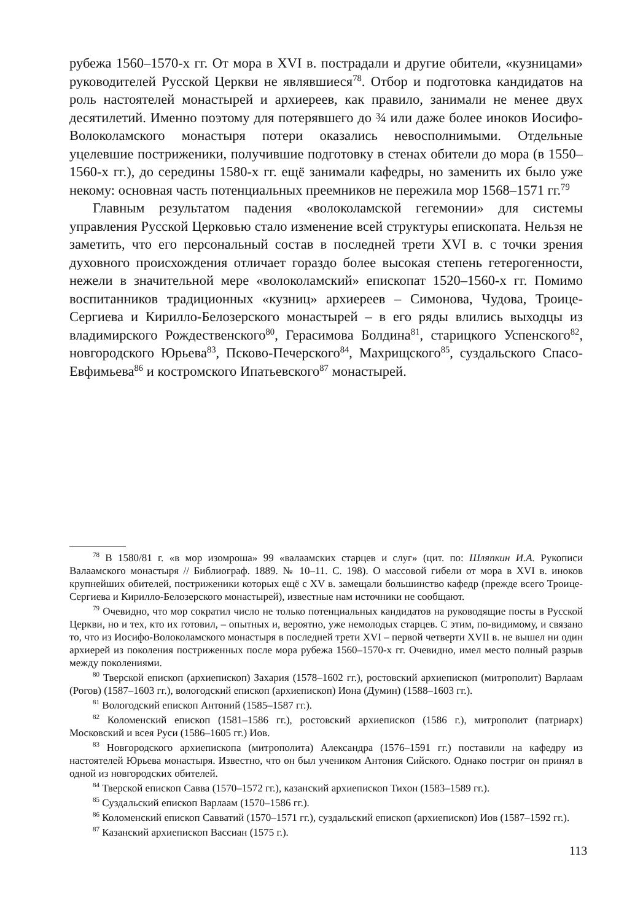рубежа 1560–1570-х гг. От мора в XVI в. пострадали и другие обители, «кузницами» руководителей Русской Церкви не являвшиеся<sup>78</sup>. Отбор и подготовка кандидатов на роль настоятелей монастырей и архиереев, как правило, занимали не менее двух десятилетий. Именно поэтому для потерявшего до ¾ или даже более иноков Иосифо-Волоколамского монастыря потери оказались невосполнимыми. Отдельные уцелевшие постриженики, получившие подготовку в стенах обители до мора (в 1550–1560-х гг.), до середины 1580-х гг. ещё занимали кафедры, но заменить их было уже некому: основная часть потенциальных преемников не пережила мор 1568–1571 гг.<sup>79</sup>
Главным результатом падения «волоколамской гегемонии» для системы управления Русской Церковью стало изменение всей структуры епископата. Нельзя не заметить, что его персональный состав в последней трети XVI в. с точки зрения духовного происхождения отличает гораздо более высокая степень гетерогенности, нежели в значительной мере «волоколамский» епископат 1520–1560-х гг. Помимо воспитанников традиционных «кузниц» архиереев – Симонова, Чудова, Троице-Сергиева и Кирилло-Белозерского монастырей – в его ряды влились выходцы из владимирского Рождественского<sup>80</sup>, Герасимова Болдина<sup>81</sup>, старицкого Успенского<sup>82</sup>, новгородского Юрьева<sup>83</sup>, Псково-Печерского<sup>84</sup>, Махрищского<sup>85</sup>, суздальского Спасо-Евфимьева<sup>86</sup> и костромского Ипатьевского<sup>87</sup> монастырей.
<sup>78</sup> В 1580/81 г. «в мор изомроша» 99 «валаамских старцев и слуг» (цит. по: Шляпкин И.А. Рукописи Валаамского монастыря // Библиограф. 1889. № 10–11. С. 198). О массовой гибели от мора в XVI в. иноков крупнейших обителей, постриженики которых ещё с XV в. замещали большинство кафедр (прежде всего Троице-Сергиева и Кирилло-Белозерского монастырей), известные нам источники не сообщают.
<sup>79</sup> Очевидно, что мор сократил число не только потенциальных кандидатов на руководящие посты в Русской Церкви, но и тех, кто их готовил, – опытных и, вероятно, уже немолодых старцев. С этим, по-видимому, и связано то, что из Иосифо-Волоколамского монастыря в последней трети XVI – первой четверти XVII в. не вышел ни один архиерей из поколения постриженных после мора рубежа 1560–1570-х гг. Очевидно, имел место полный разрыв между поколениями.
<sup>80</sup> Тверской епископ (архиепископ) Захария (1578–1602 гг.), ростовский архиепископ (митрополит) Варлаам (Рогов) (1587–1603 гг.), вологодский епископ (архиепископ) Иона (Думин) (1588–1603 гг.).
<sup>81</sup> Вологодский епископ Антоний (1585–1587 гг.).
<sup>82</sup> Коломенский епископ (1581–1586 гг.), ростовский архиепископ (1586 г.), митрополит (патриарх) Московский и всея Руси (1586–1605 гг.) Иов.
<sup>83</sup> Новгородского архиепископа (митрополита) Александра (1576–1591 гг.) поставили на кафедру из настоятелей Юрьева монастыря. Известно, что он был учеником Антония Сийского. Однако постриг он принял в одной из новгородских обителей.
<sup>84</sup> Тверской епископ Савва (1570–1572 гг.), казанский архиепископ Тихон (1583–1589 гг.).
<sup>85</sup> Суздальский епископ Варлаам (1570–1586 гг.).
<sup>86</sup> Коломенский епископ Савватий (1570–1571 гг.), суздальский епископ (архиепископ) Иов (1587–1592 гг.).
<sup>87</sup> Казанский архиепископ Вассиан (1575 г.).
113